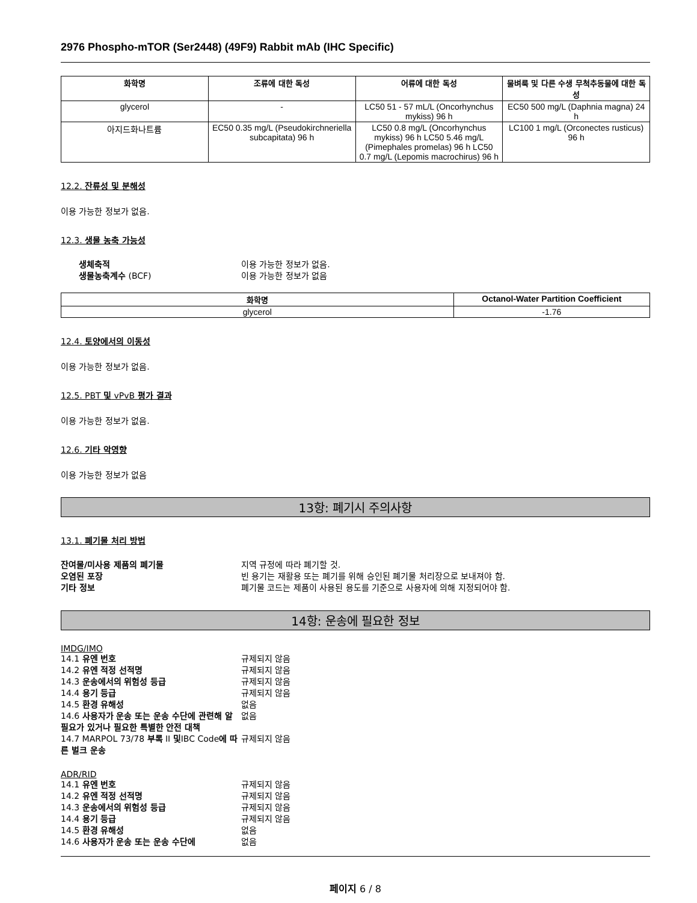2976 Phospho-mTOR (Ser2448) (49F9) Rabbit mAb (IHC Specific)
| 화학명 | 조류에 대한 독성 | 어류에 대한 독성 | 물벼룩 및 다른 수생 무척추동물에 대한 독성 |
| --- | --- | --- | --- |
| glycerol | - | LC50 51 - 57 mL/L (Oncorhynchus mykiss) 96 h | EC50 500 mg/L (Daphnia magna) 24 h |
| 아지드화나트륨 | EC50 0.35 mg/L (Pseudokirchneriella subcapitata) 96 h | LC50 0.8 mg/L (Oncorhynchus mykiss) 96 h LC50 5.46 mg/L (Pimephales promelas) 96 h LC50 0.7 mg/L (Lepomis macrochirus) 96 h | LC100 1 mg/L (Orconectes rusticus) 96 h |
12.2. 잔류성 및 분해성
이용 가능한 정보가 없음.
12.3. 생물 농축 가능성
생체축적 이용 가능한 정보가 없음. 생물농축계수 (BCF) 이용 가능한 정보가 없음
| 화학명 | Octanol-Water Partition Coefficient |
| --- | --- |
| glycerol | -1.76 |
12.4. 토양에서의 이동성
이용 가능한 정보가 없음.
12.5. PBT 및 vPvB 평가 결과
이용 가능한 정보가 없음.
12.6. 기타 악영향
이용 가능한 정보가 없음
13항: 폐기시 주의사항
13.1. 폐기물 처리 방법
잔여물/미사용 제품의 폐기물 지역 규정에 따라 폐기할 것. 오염된 포장 빈 용기는 재활용 또는 폐기를 위해 승인된 폐기물 처리장으로 보내져야 함. 기타 정보 폐기물 코드는 제품이 사용된 용도를 기준으로 사용자에 의해 지정되어야 함.
14항: 운송에 필요한 정보
IMDG/IMO
14.1 유엔 번호 규제되지 않음 14.2 유엔 적정 선적명 규제되지 않음 14.3 운송에서의 위험성 등급 규제되지 않음 14.4 용기 등급 규제되지 않음 14.5 환경 유해성 없음 14.6 사용자가 운송 또는 운송 수단에 관련해 알 필요가 있거나 필요한 특별한 안전 대책 없음 14.7 MARPOL 73/78 부록 II 및IBC Code에 따른 벌크 운송 규제되지 않음
ADR/RID
14.1 유엔 번호 규제되지 않음 14.2 유엔 적정 선적명 규제되지 않음 14.3 운송에서의 위험성 등급 규제되지 않음 14.4 용기 등급 규제되지 않음 14.5 환경 유해성 없음 14.6 사용자가 운송 또는 운송 수단에 없음
페이지 6 / 8